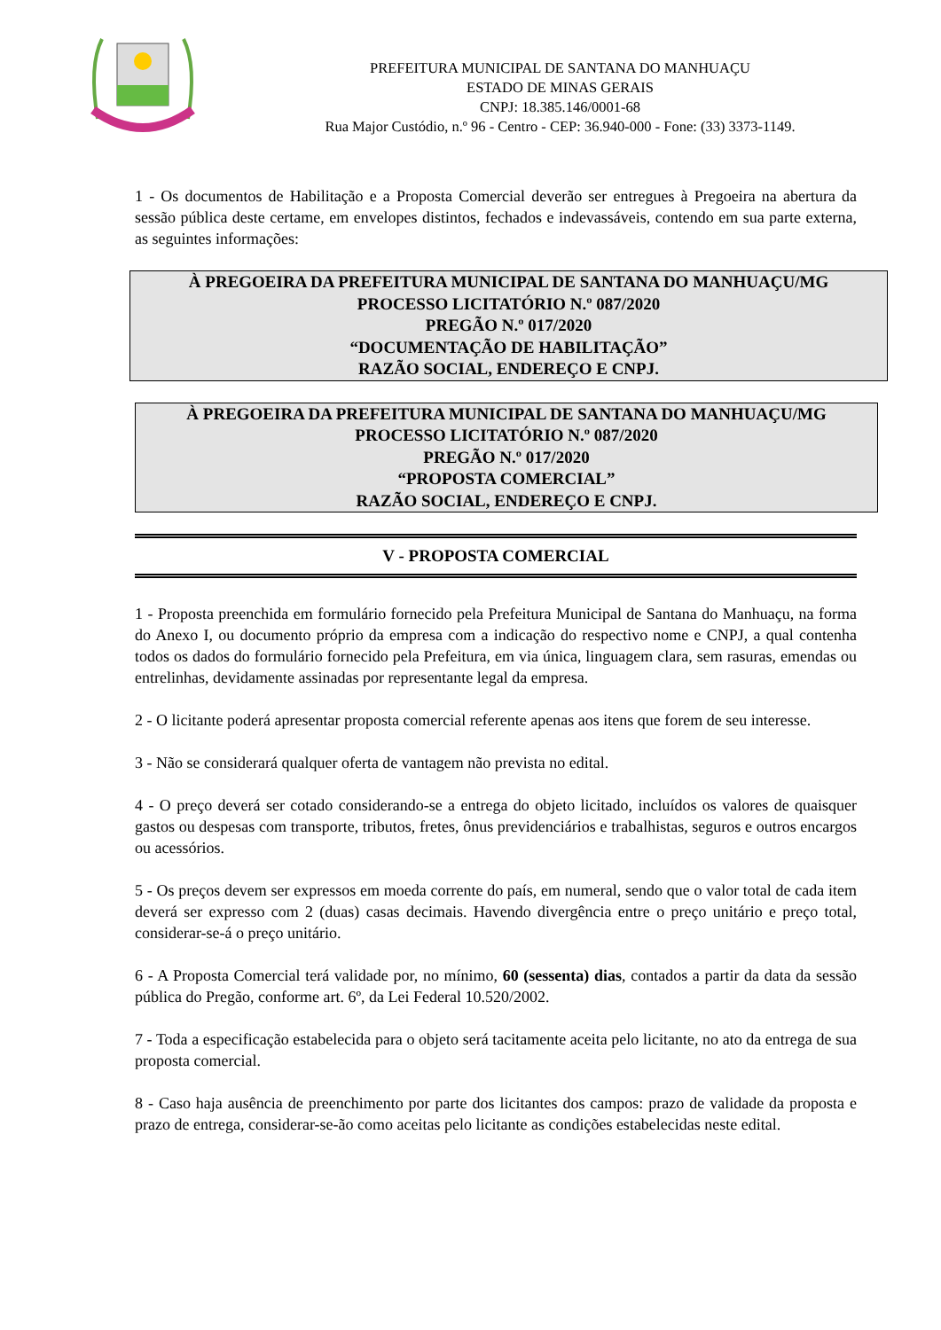PREFEITURA MUNICIPAL DE SANTANA DO MANHUAÇU
ESTADO DE MINAS GERAIS
CNPJ: 18.385.146/0001-68
Rua Major Custódio, n.º 96 - Centro - CEP: 36.940-000 - Fone: (33) 3373-1149.
1 - Os documentos de Habilitação e a Proposta Comercial deverão ser entregues à Pregoeira na abertura da sessão pública deste certame, em envelopes distintos, fechados e indevassáveis, contendo em sua parte externa, as seguintes informações:
À PREGOEIRA DA PREFEITURA MUNICIPAL DE SANTANA DO MANHUAÇU/MG
PROCESSO LICITATÓRIO N.º 087/2020
PREGÃO N.º 017/2020
“DOCUMENTAÇÃO DE HABILITAÇÃO”
RAZÃO SOCIAL, ENDEREÇO E CNPJ.
À PREGOEIRA DA PREFEITURA MUNICIPAL DE SANTANA DO MANHUAÇU/MG
PROCESSO LICITATÓRIO N.º 087/2020
PREGÃO N.º 017/2020
“PROPOSTA COMERCIAL”
RAZÃO SOCIAL, ENDEREÇO E CNPJ.
V - PROPOSTA COMERCIAL
1 - Proposta preenchida em formulário fornecido pela Prefeitura Municipal de Santana do Manhuaçu, na forma do Anexo I, ou documento próprio da empresa com a indicação do respectivo nome e CNPJ, a qual contenha todos os dados do formulário fornecido pela Prefeitura, em via única, linguagem clara, sem rasuras, emendas ou entrelinhas, devidamente assinadas por representante legal da empresa.
2 - O licitante poderá apresentar proposta comercial referente apenas aos itens que forem de seu interesse.
3 - Não se considerará qualquer oferta de vantagem não prevista no edital.
4 - O preço deverá ser cotado considerando-se a entrega do objeto licitado, incluídos os valores de quaisquer gastos ou despesas com transporte, tributos, fretes, ônus previdenciários e trabalhistas, seguros e outros encargos ou acessórios.
5 - Os preços devem ser expressos em moeda corrente do país, em numeral, sendo que o valor total de cada item deverá ser expresso com 2 (duas) casas decimais. Havendo divergência entre o preço unitário e preço total, considerar-se-á o preço unitário.
6 - A Proposta Comercial terá validade por, no mínimo, 60 (sessenta) dias, contados a partir da data da sessão pública do Pregão, conforme art. 6º, da Lei Federal 10.520/2002.
7 - Toda a especificação estabelecida para o objeto será tacitamente aceita pelo licitante, no ato da entrega de sua proposta comercial.
8 - Caso haja ausência de preenchimento por parte dos licitantes dos campos: prazo de validade da proposta e prazo de entrega, considerar-se-ão como aceitas pelo licitante as condições estabelecidas neste edital.